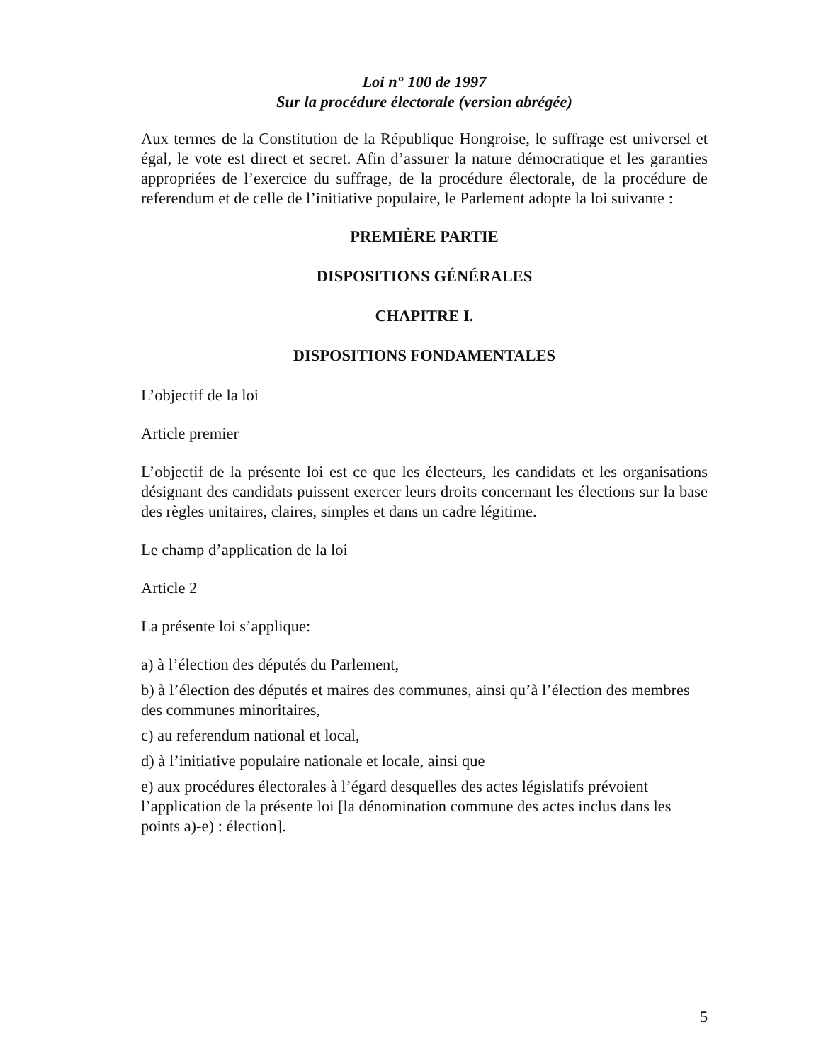Loi n° 100 de 1997
Sur la procédure électorale (version abrégée)
Aux termes de la Constitution de la République Hongroise, le suffrage est universel et égal, le vote est direct et secret. Afin d’assurer la nature démocratique et les garanties appropriées de l’exercice du suffrage, de la procédure électorale, de la procédure de referendum et de celle de l’initiative populaire, le Parlement adopte la loi suivante :
PREMIÈRE PARTIE
DISPOSITIONS GÉNÉRALES
CHAPITRE I.
DISPOSITIONS FONDAMENTALES
L’objectif de la loi
Article premier
L’objectif de la présente loi est ce que les électeurs, les candidats et les organisations désignant des candidats puissent exercer leurs droits concernant les élections sur la base des règles unitaires, claires, simples et dans un cadre légitime.
Le champ d’application de la loi
Article 2
La présente loi s’applique:
a) à l’élection des députés du Parlement,
b) à l’élection des députés et maires des communes, ainsi qu’à l’élection des membres des communes minoritaires,
c) au referendum national et local,
d) à l’initiative populaire nationale et locale, ainsi que
e) aux procédures électorales à l’égard desquelles des actes législatifs prévoient l’application de la présente loi [la dénomination commune des actes inclus dans les points a)-e) : élection].
5